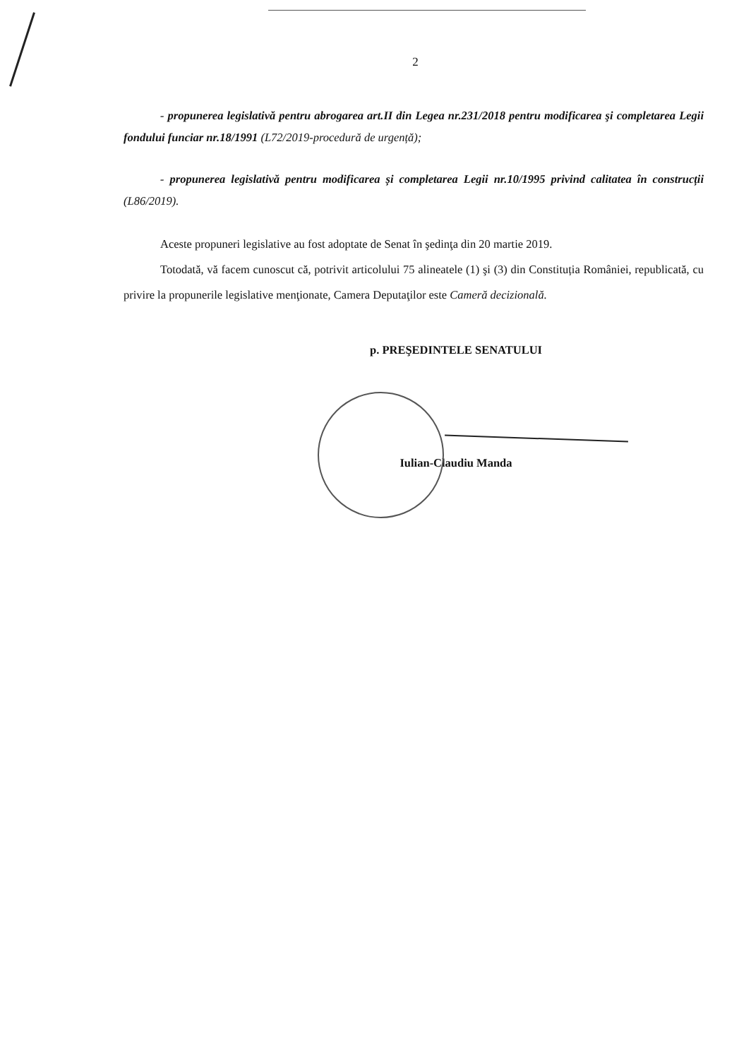2
- propunerea legislativă pentru abrogarea art.II din Legea nr.231/2018 pentru modificarea şi completarea Legii fondului funciar nr.18/1991 (L72/2019-procedură de urgență);
- propunerea legislativă pentru modificarea și completarea Legii nr.10/1995 privind calitatea în construcții (L86/2019).
Aceste propuneri legislative au fost adoptate de Senat în şedinţa din 20 martie 2019.
Totodată, vă facem cunoscut că, potrivit articolului 75 alineatele (1) şi (3) din Constituția României, republicată, cu privire la propunerile legislative menţionate, Camera Deputaţilor este Cameră decizională.
p. PREŞEDINTELE SENATULUI
Iulian-Claudiu Manda